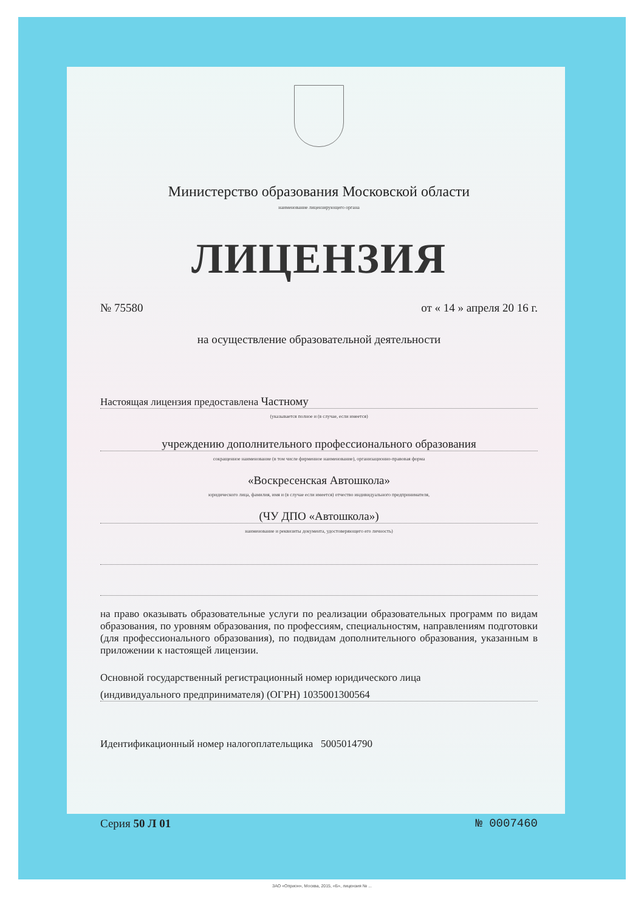Министерство образования Московской области
наименование лицензирующего органа
ЛИЦЕНЗИЯ
№ 75580 от « 14 » апреля 20 16 г.
на осуществление образовательной деятельности
Настоящая лицензия предоставлена Частному
(указывается полное и (в случае, если имеется)
учреждению дополнительного профессионального образования
сокращенное наименование (в том числе фирменное наименование), организационно-правовая форма
«Воскресенская Автошкола»
юридического лица, фамилия, имя и (в случае если имеется) отчество индивидуального предпринимателя,
(ЧУ ДПО «Автошкола»)
наименование и реквизиты документа, удостоверяющего его личность)
на право оказывать образовательные услуги по реализации образовательных программ по видам образования, по уровням образования, по профессиям, специальностям, направлениям подготовки (для профессионального образования), по подвидам дополнительного образования, указанным в приложении к настоящей лицензии.
Основной государственный регистрационный номер юридического лица
(индивидуального предпринимателя) (ОГРН) 1035001300564
Идентификационный номер налогоплательщика 5005014790
Серия 50 Л 01 № 0007460
ЗАО «Оприон», Москва, 2015, «Б», лицензия № ...